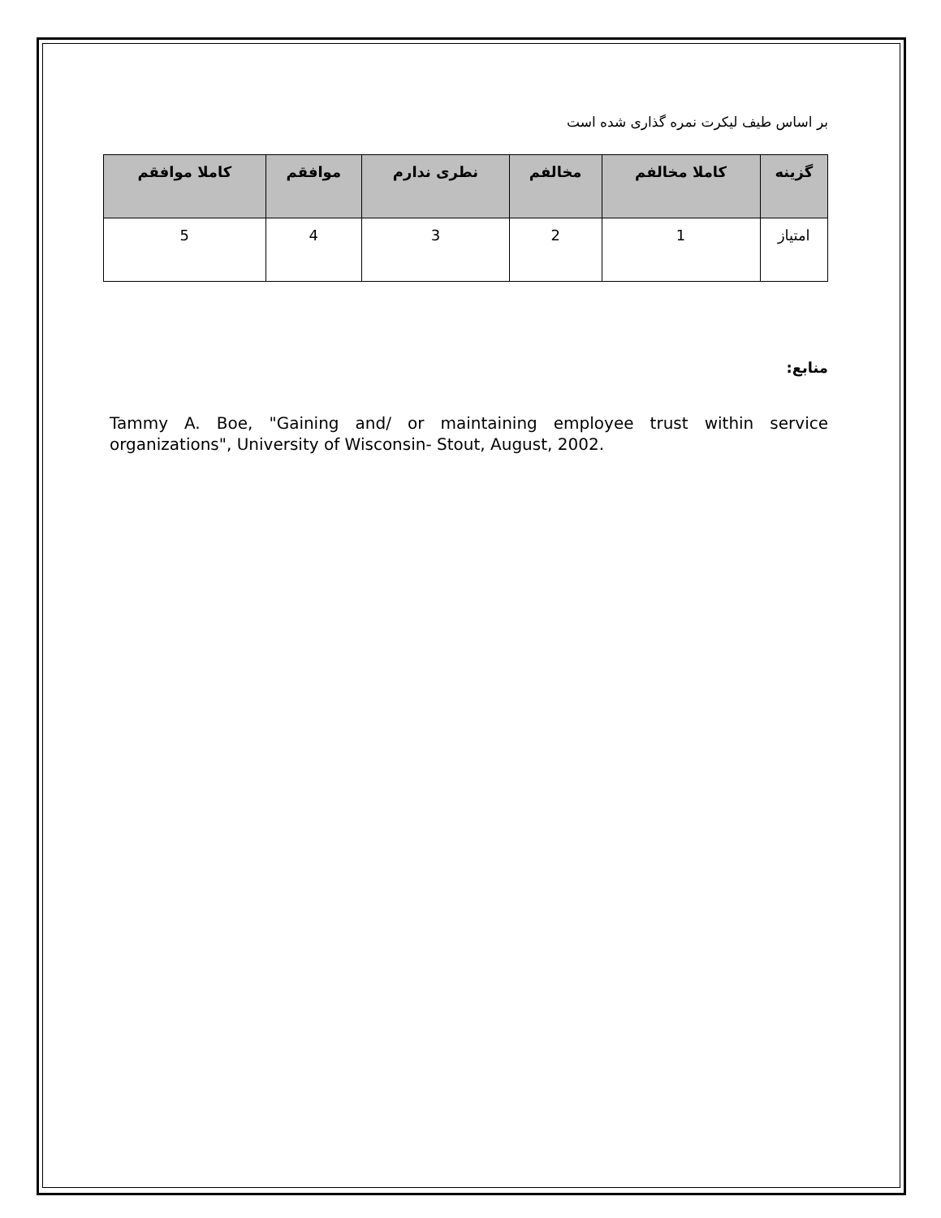بر اساس طیف لیکرت نمره گذاری شده است
| گزینه | کاملا مخالفم | مخالفم | نطری ندارم | موافقم | کاملا موافقم |
| --- | --- | --- | --- | --- | --- |
| امتیاز | 1 | 2 | 3 | 4 | 5 |
منابع:
Tammy A. Boe, "Gaining and/ or maintaining employee trust within service organizations", University of Wisconsin- Stout, August, 2002.